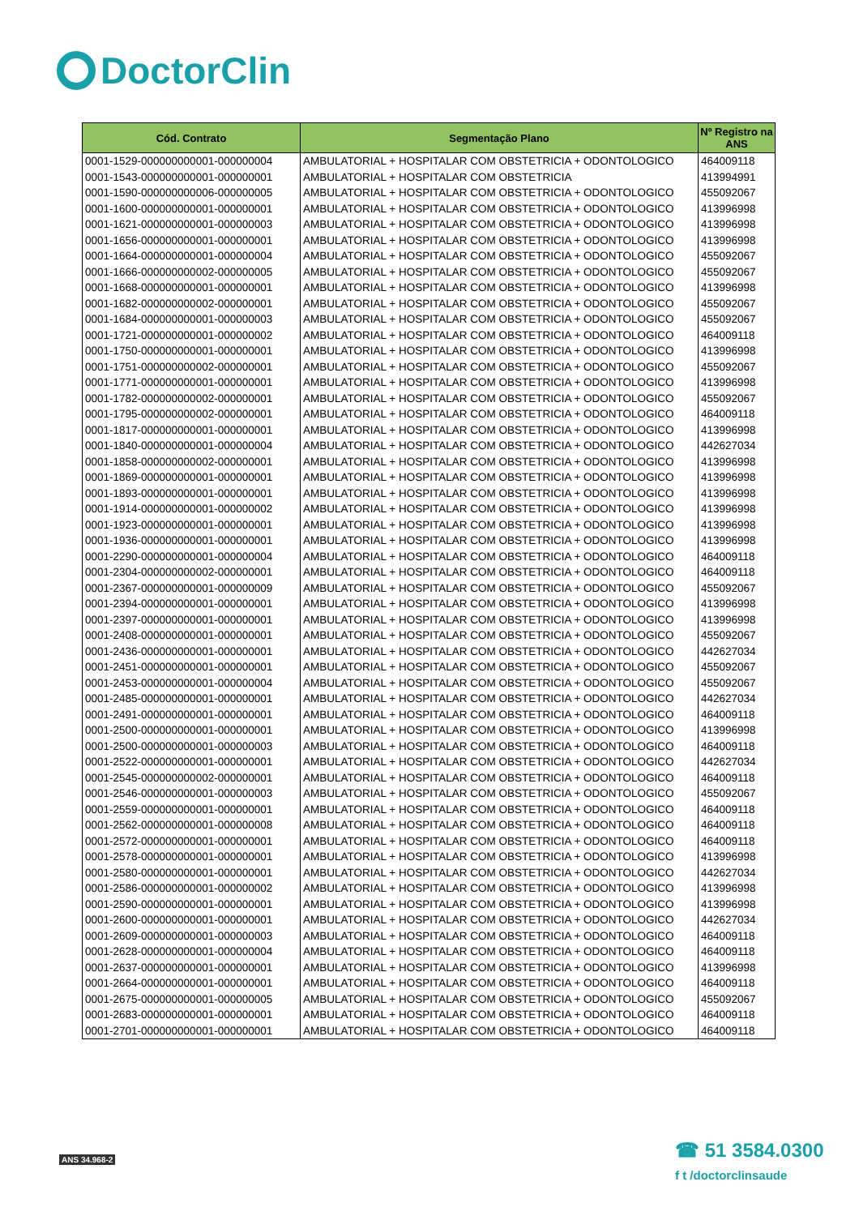DoctorClin
| Cód. Contrato | Segmentação Plano | Nº Registro na ANS |
| --- | --- | --- |
| 0001-1529-000000000001-000000004 | AMBULATORIAL + HOSPITALAR COM OBSTETRICIA + ODONTOLOGICO | 464009118 |
| 0001-1543-000000000001-000000001 | AMBULATORIAL + HOSPITALAR COM OBSTETRICIA | 413994991 |
| 0001-1590-000000000006-000000005 | AMBULATORIAL + HOSPITALAR COM OBSTETRICIA + ODONTOLOGICO | 455092067 |
| 0001-1600-000000000001-000000001 | AMBULATORIAL + HOSPITALAR COM OBSTETRICIA + ODONTOLOGICO | 413996998 |
| 0001-1621-000000000001-000000003 | AMBULATORIAL + HOSPITALAR COM OBSTETRICIA + ODONTOLOGICO | 413996998 |
| 0001-1656-000000000001-000000001 | AMBULATORIAL + HOSPITALAR COM OBSTETRICIA + ODONTOLOGICO | 413996998 |
| 0001-1664-000000000001-000000004 | AMBULATORIAL + HOSPITALAR COM OBSTETRICIA + ODONTOLOGICO | 455092067 |
| 0001-1666-000000000002-000000005 | AMBULATORIAL + HOSPITALAR COM OBSTETRICIA + ODONTOLOGICO | 455092067 |
| 0001-1668-000000000001-000000001 | AMBULATORIAL + HOSPITALAR COM OBSTETRICIA + ODONTOLOGICO | 413996998 |
| 0001-1682-000000000002-000000001 | AMBULATORIAL + HOSPITALAR COM OBSTETRICIA + ODONTOLOGICO | 455092067 |
| 0001-1684-000000000001-000000003 | AMBULATORIAL + HOSPITALAR COM OBSTETRICIA + ODONTOLOGICO | 455092067 |
| 0001-1721-000000000001-000000002 | AMBULATORIAL + HOSPITALAR COM OBSTETRICIA + ODONTOLOGICO | 464009118 |
| 0001-1750-000000000001-000000001 | AMBULATORIAL + HOSPITALAR COM OBSTETRICIA + ODONTOLOGICO | 413996998 |
| 0001-1751-000000000002-000000001 | AMBULATORIAL + HOSPITALAR COM OBSTETRICIA + ODONTOLOGICO | 455092067 |
| 0001-1771-000000000001-000000001 | AMBULATORIAL + HOSPITALAR COM OBSTETRICIA + ODONTOLOGICO | 413996998 |
| 0001-1782-000000000002-000000001 | AMBULATORIAL + HOSPITALAR COM OBSTETRICIA + ODONTOLOGICO | 455092067 |
| 0001-1795-000000000002-000000001 | AMBULATORIAL + HOSPITALAR COM OBSTETRICIA + ODONTOLOGICO | 464009118 |
| 0001-1817-000000000001-000000001 | AMBULATORIAL + HOSPITALAR COM OBSTETRICIA + ODONTOLOGICO | 413996998 |
| 0001-1840-000000000001-000000004 | AMBULATORIAL + HOSPITALAR COM OBSTETRICIA + ODONTOLOGICO | 442627034 |
| 0001-1858-000000000002-000000001 | AMBULATORIAL + HOSPITALAR COM OBSTETRICIA + ODONTOLOGICO | 413996998 |
| 0001-1869-000000000001-000000001 | AMBULATORIAL + HOSPITALAR COM OBSTETRICIA + ODONTOLOGICO | 413996998 |
| 0001-1893-000000000001-000000001 | AMBULATORIAL + HOSPITALAR COM OBSTETRICIA + ODONTOLOGICO | 413996998 |
| 0001-1914-000000000001-000000002 | AMBULATORIAL + HOSPITALAR COM OBSTETRICIA + ODONTOLOGICO | 413996998 |
| 0001-1923-000000000001-000000001 | AMBULATORIAL + HOSPITALAR COM OBSTETRICIA + ODONTOLOGICO | 413996998 |
| 0001-1936-000000000001-000000001 | AMBULATORIAL + HOSPITALAR COM OBSTETRICIA + ODONTOLOGICO | 413996998 |
| 0001-2290-000000000001-000000004 | AMBULATORIAL + HOSPITALAR COM OBSTETRICIA + ODONTOLOGICO | 464009118 |
| 0001-2304-000000000002-000000001 | AMBULATORIAL + HOSPITALAR COM OBSTETRICIA + ODONTOLOGICO | 464009118 |
| 0001-2367-000000000001-000000009 | AMBULATORIAL + HOSPITALAR COM OBSTETRICIA + ODONTOLOGICO | 455092067 |
| 0001-2394-000000000001-000000001 | AMBULATORIAL + HOSPITALAR COM OBSTETRICIA + ODONTOLOGICO | 413996998 |
| 0001-2397-000000000001-000000001 | AMBULATORIAL + HOSPITALAR COM OBSTETRICIA + ODONTOLOGICO | 413996998 |
| 0001-2408-000000000001-000000001 | AMBULATORIAL + HOSPITALAR COM OBSTETRICIA + ODONTOLOGICO | 455092067 |
| 0001-2436-000000000001-000000001 | AMBULATORIAL + HOSPITALAR COM OBSTETRICIA + ODONTOLOGICO | 442627034 |
| 0001-2451-000000000001-000000001 | AMBULATORIAL + HOSPITALAR COM OBSTETRICIA + ODONTOLOGICO | 455092067 |
| 0001-2453-000000000001-000000004 | AMBULATORIAL + HOSPITALAR COM OBSTETRICIA + ODONTOLOGICO | 455092067 |
| 0001-2485-000000000001-000000001 | AMBULATORIAL + HOSPITALAR COM OBSTETRICIA + ODONTOLOGICO | 442627034 |
| 0001-2491-000000000001-000000001 | AMBULATORIAL + HOSPITALAR COM OBSTETRICIA + ODONTOLOGICO | 464009118 |
| 0001-2500-000000000001-000000001 | AMBULATORIAL + HOSPITALAR COM OBSTETRICIA + ODONTOLOGICO | 413996998 |
| 0001-2500-000000000001-000000003 | AMBULATORIAL + HOSPITALAR COM OBSTETRICIA + ODONTOLOGICO | 464009118 |
| 0001-2522-000000000001-000000001 | AMBULATORIAL + HOSPITALAR COM OBSTETRICIA + ODONTOLOGICO | 442627034 |
| 0001-2545-000000000002-000000001 | AMBULATORIAL + HOSPITALAR COM OBSTETRICIA + ODONTOLOGICO | 464009118 |
| 0001-2546-000000000001-000000003 | AMBULATORIAL + HOSPITALAR COM OBSTETRICIA + ODONTOLOGICO | 455092067 |
| 0001-2559-000000000001-000000001 | AMBULATORIAL + HOSPITALAR COM OBSTETRICIA + ODONTOLOGICO | 464009118 |
| 0001-2562-000000000001-000000008 | AMBULATORIAL + HOSPITALAR COM OBSTETRICIA + ODONTOLOGICO | 464009118 |
| 0001-2572-000000000001-000000001 | AMBULATORIAL + HOSPITALAR COM OBSTETRICIA + ODONTOLOGICO | 464009118 |
| 0001-2578-000000000001-000000001 | AMBULATORIAL + HOSPITALAR COM OBSTETRICIA + ODONTOLOGICO | 413996998 |
| 0001-2580-000000000001-000000001 | AMBULATORIAL + HOSPITALAR COM OBSTETRICIA + ODONTOLOGICO | 442627034 |
| 0001-2586-000000000001-000000002 | AMBULATORIAL + HOSPITALAR COM OBSTETRICIA + ODONTOLOGICO | 413996998 |
| 0001-2590-000000000001-000000001 | AMBULATORIAL + HOSPITALAR COM OBSTETRICIA + ODONTOLOGICO | 413996998 |
| 0001-2600-000000000001-000000001 | AMBULATORIAL + HOSPITALAR COM OBSTETRICIA + ODONTOLOGICO | 442627034 |
| 0001-2609-000000000001-000000003 | AMBULATORIAL + HOSPITALAR COM OBSTETRICIA + ODONTOLOGICO | 464009118 |
| 0001-2628-000000000001-000000004 | AMBULATORIAL + HOSPITALAR COM OBSTETRICIA + ODONTOLOGICO | 464009118 |
| 0001-2637-000000000001-000000001 | AMBULATORIAL + HOSPITALAR COM OBSTETRICIA + ODONTOLOGICO | 413996998 |
| 0001-2664-000000000001-000000001 | AMBULATORIAL + HOSPITALAR COM OBSTETRICIA + ODONTOLOGICO | 464009118 |
| 0001-2675-000000000001-000000005 | AMBULATORIAL + HOSPITALAR COM OBSTETRICIA + ODONTOLOGICO | 455092067 |
| 0001-2683-000000000001-000000001 | AMBULATORIAL + HOSPITALAR COM OBSTETRICIA + ODONTOLOGICO | 464009118 |
| 0001-2701-000000000001-000000001 | AMBULATORIAL + HOSPITALAR COM OBSTETRICIA + ODONTOLOGICO | 464009118 |
ANS 34.968-2
☎ 51 3584.0300
f t /doctorclinsaude